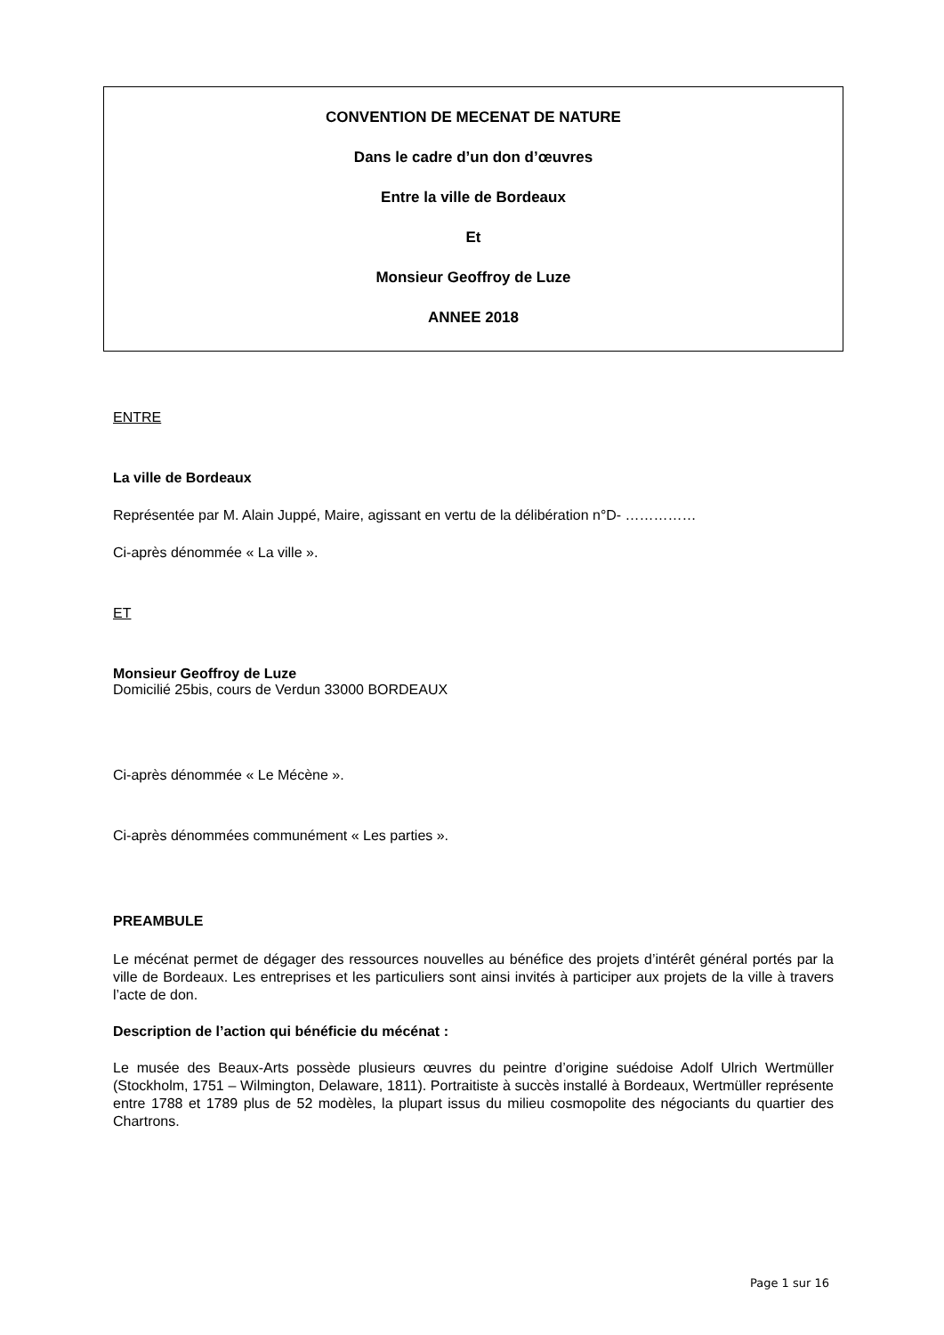CONVENTION DE MECENAT DE NATURE
Dans le cadre d’un don d’œuvres
Entre la ville de Bordeaux
Et
Monsieur Geoffroy de Luze
ANNEE 2018
ENTRE
La ville de Bordeaux
Représentée par M. Alain Juppé, Maire, agissant en vertu de la délibération n°D- ……………
Ci-après dénommée « La ville ».
ET
Monsieur Geoffroy de Luze
Domicilié 25bis, cours de Verdun 33000 BORDEAUX
Ci-après dénommée « Le Mécène ».
Ci-après dénommées communément « Les parties ».
PREAMBULE
Le mécénat permet de dégager des ressources nouvelles au bénéfice des projets d’intérêt général portés par la ville de Bordeaux. Les entreprises et les particuliers sont ainsi invités à participer aux projets de la ville à travers l’acte de don.
Description de l’action qui bénéficie du mécénat :
Le musée des Beaux-Arts possède plusieurs œuvres du peintre d’origine suédoise Adolf Ulrich Wertmüller (Stockholm, 1751 – Wilmington, Delaware, 1811). Portraitiste à succès installé à Bordeaux, Wertmüller représente entre 1788 et 1789 plus de 52 modèles, la plupart issus du milieu cosmopolite des négociants du quartier des Chartrons.
Page 1 sur 16